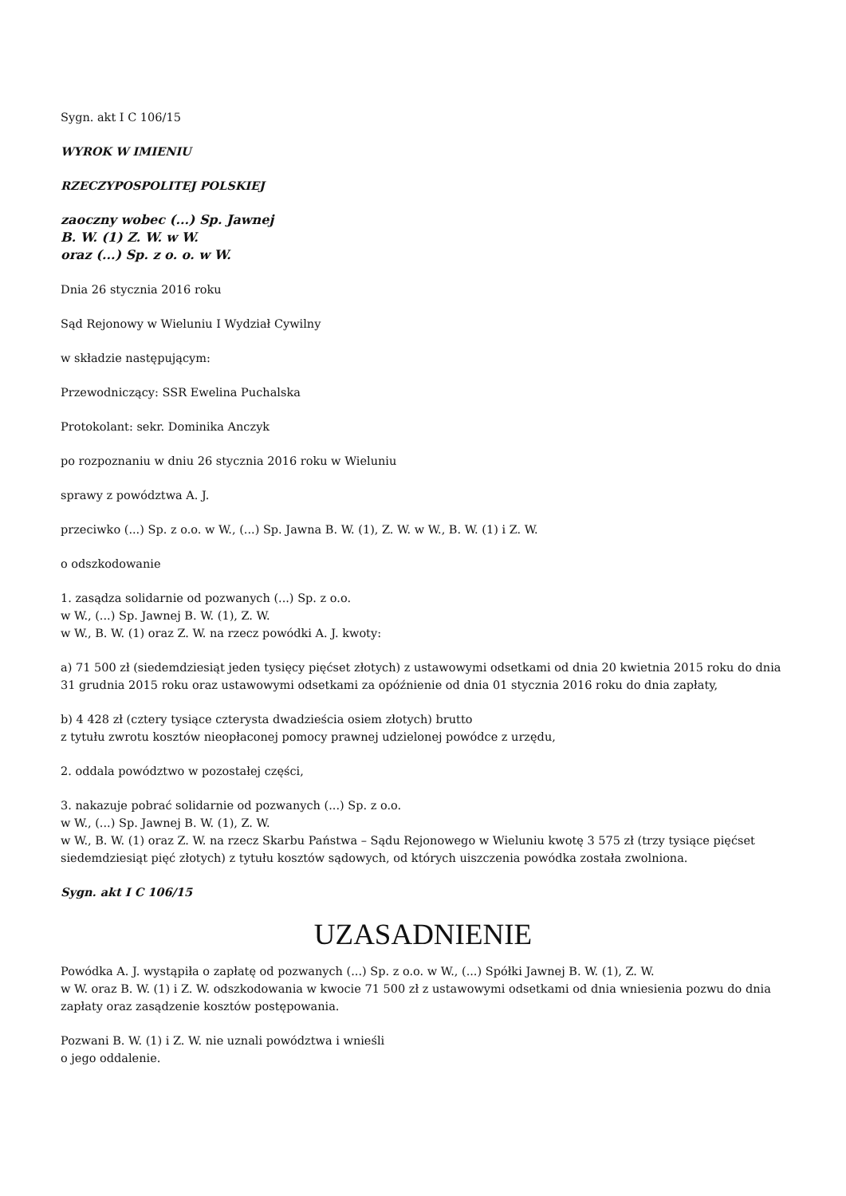Sygn. akt I C 106/15
WYROK W IMIENIU
RZECZYPOSPOLITEJ POLSKIEJ
zaoczny wobec (...) Sp. Jawnej
B. W. (1) Z. W. w W.
oraz (...) Sp. z o. o. w W.
Dnia 26 stycznia 2016 roku
Sąd Rejonowy w Wieluniu I Wydział Cywilny
w składzie następującym:
Przewodniczący: SSR Ewelina Puchalska
Protokolant: sekr. Dominika Anczyk
po rozpoznaniu w dniu 26 stycznia 2016 roku w Wieluniu
sprawy z powództwa A. J.
przeciwko (...) Sp. z o.o. w W., (...) Sp. Jawna B. W. (1), Z. W. w W., B. W. (1) i Z. W.
o odszkodowanie
1. zasądza solidarnie od pozwanych (...) Sp. z o.o.
w W., (...) Sp. Jawnej B. W. (1), Z. W.
w W., B. W. (1) oraz Z. W. na rzecz powódki A. J. kwoty:
a) 71 500 zł (siedemdziesiąt jeden tysięcy pięćset złotych) z ustawowymi odsetkami od dnia 20 kwietnia 2015 roku do dnia 31 grudnia 2015 roku oraz ustawowymi odsetkami za opóźnienie od dnia 01 stycznia 2016 roku do dnia zapłaty,
b) 4 428 zł (cztery tysiące czterysta dwadzieścia osiem złotych) brutto
z tytułu zwrotu kosztów nieopłaconej pomocy prawnej udzielonej powódce z urzędu,
2. oddala powództwo w pozostałej części,
3. nakazuje pobrać solidarnie od pozwanych (...) Sp. z o.o.
w W., (...) Sp. Jawnej B. W. (1), Z. W.
w W., B. W. (1) oraz Z. W. na rzecz Skarbu Państwa – Sądu Rejonowego w Wieluniu kwotę 3 575 zł (trzy tysiące pięćset siedemdziesiąt pięć złotych) z tytułu kosztów sądowych, od których uiszczenia powódka została zwolniona.
Sygn. akt I C 106/15
UZASADNIENIE
Powódka A. J. wystąpiła o zapłatę od pozwanych (...) Sp. z o.o. w W., (...) Spółki Jawnej B. W. (1), Z. W.
w W. oraz B. W. (1) i Z. W. odszkodowania w kwocie 71 500 zł z ustawowymi odsetkami od dnia wniesienia pozwu do dnia zapłaty oraz zasądzenie kosztów postępowania.
Pozwani B. W. (1) i Z. W. nie uznali powództwa i wnieśli
o jego oddalenie.